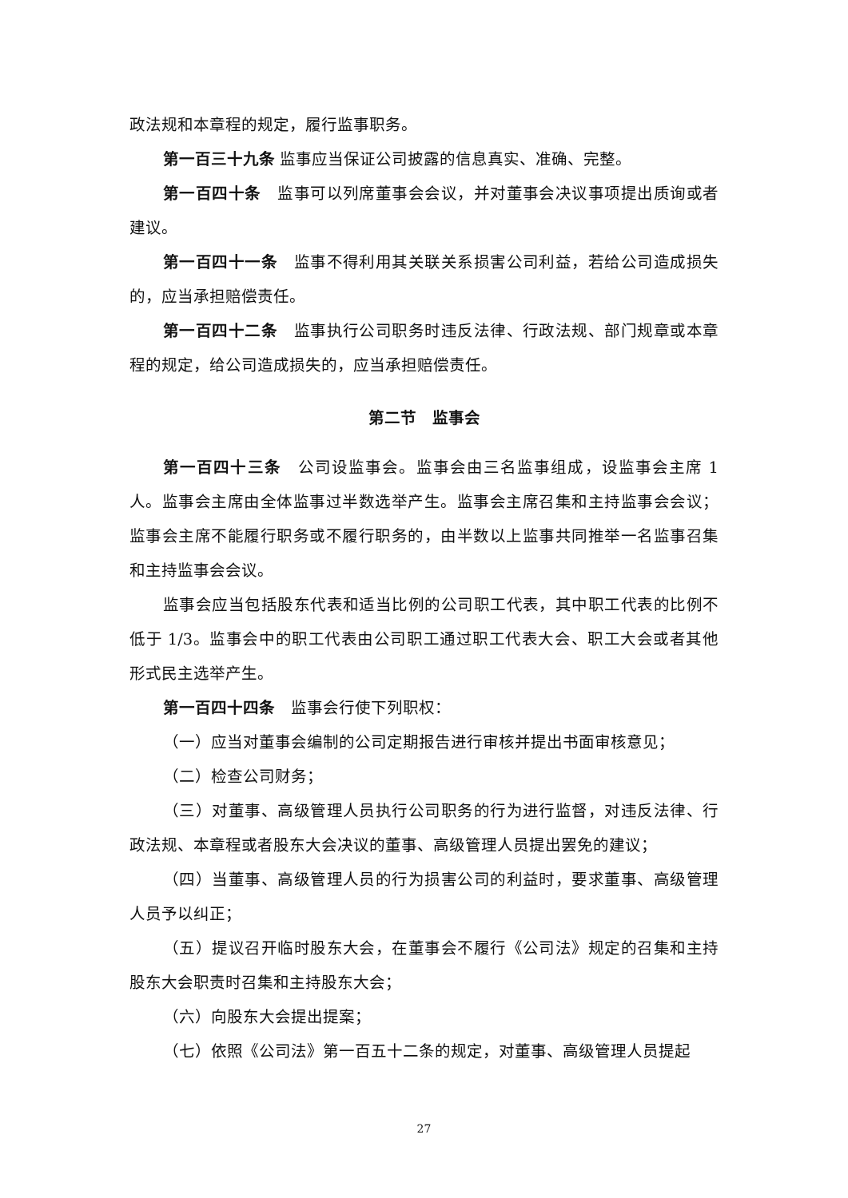政法规和本章程的规定，履行监事职务。
第一百三十九条 监事应当保证公司披露的信息真实、准确、完整。
第一百四十条　监事可以列席董事会会议，并对董事会决议事项提出质询或者建议。
第一百四十一条　监事不得利用其关联关系损害公司利益，若给公司造成损失的，应当承担赔偿责任。
第一百四十二条　监事执行公司职务时违反法律、行政法规、部门规章或本章程的规定，给公司造成损失的，应当承担赔偿责任。
第二节　监事会
第一百四十三条　公司设监事会。监事会由三名监事组成，设监事会主席 1 人。监事会主席由全体监事过半数选举产生。监事会主席召集和主持监事会会议；监事会主席不能履行职务或不履行职务的，由半数以上监事共同推举一名监事召集和主持监事会会议。
监事会应当包括股东代表和适当比例的公司职工代表，其中职工代表的比例不低于 1/3。监事会中的职工代表由公司职工通过职工代表大会、职工大会或者其他形式民主选举产生。
第一百四十四条　监事会行使下列职权：
（一）应当对董事会编制的公司定期报告进行审核并提出书面审核意见；
（二）检查公司财务；
（三）对董事、高级管理人员执行公司职务的行为进行监督，对违反法律、行政法规、本章程或者股东大会决议的董事、高级管理人员提出罢免的建议；
（四）当董事、高级管理人员的行为损害公司的利益时，要求董事、高级管理人员予以纠正；
（五）提议召开临时股东大会，在董事会不履行《公司法》规定的召集和主持股东大会职责时召集和主持股东大会；
（六）向股东大会提出提案；
（七）依照《公司法》第一百五十二条的规定，对董事、高级管理人员提起
27